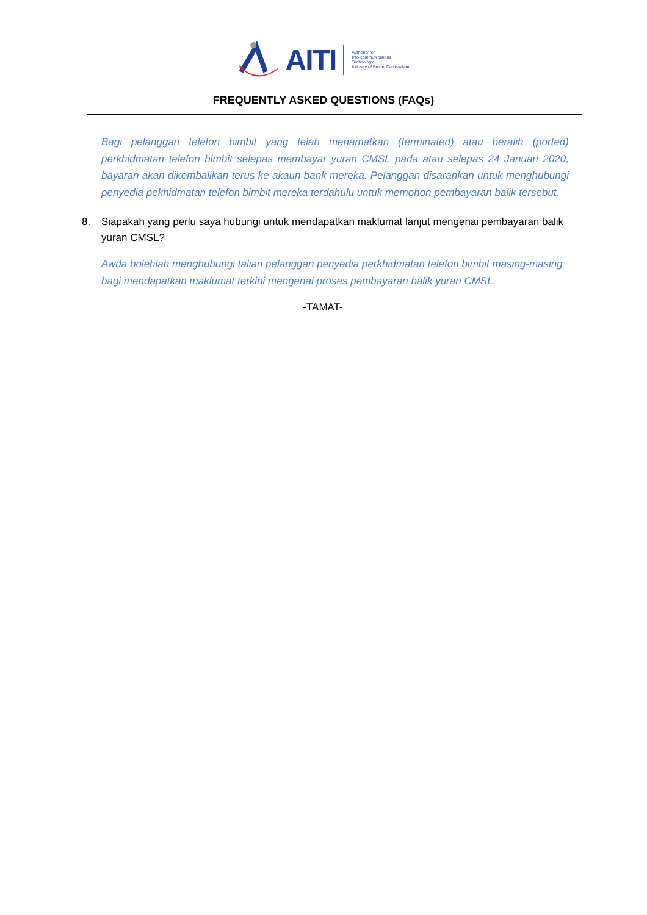AITI
Authority for
Info-communications
Technology
Industry of Brunei Darussalam
FREQUENTLY ASKED QUESTIONS (FAQs)
Bagi pelanggan telefon bimbit yang telah menamatkan (terminated) atau beralih (ported) perkhidmatan telefon bimbit selepas membayar yuran CMSL pada atau selepas 24 Januari 2020, bayaran akan dikembalikan terus ke akaun bank mereka. Pelanggan disarankan untuk menghubungi penyedia pekhidmatan telefon bimbit mereka terdahulu untuk memohon pembayaran balik tersebut.
8. Siapakah yang perlu saya hubungi untuk mendapatkan maklumat lanjut mengenai pembayaran balik yuran CMSL?
Awda bolehlah menghubungi talian pelanggan penyedia perkhidmatan telefon bimbit masing-masing bagi mendapatkan maklumat terkini mengenai proses pembayaran balik yuran CMSL.
-TAMAT-